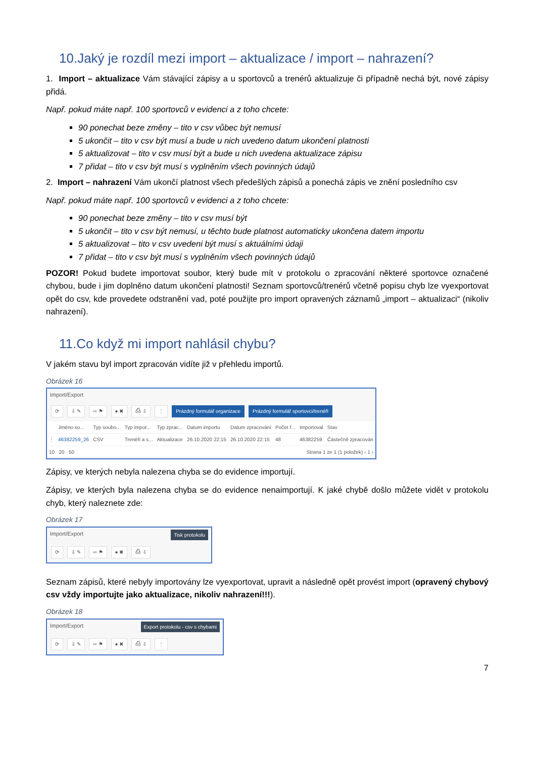10.Jaký je rozdíl mezi import – aktualizace / import – nahrazení?
1. Import – aktualizace Vám stávající zápisy a u sportovců a trenérů aktualizuje či případně nechá být, nové zápisy přidá.
Např. pokud máte např. 100 sportovců v evidenci a z toho chcete:
90 ponechat beze změny – tito v csv vůbec být nemusí
5 ukončit – tito v csv být musí a bude u nich uvedeno datum ukončení platnosti
5 aktualizovat – tito v csv musí být a bude u nich uvedena aktualizace zápisu
7 přidat – tito v csv být musí s vyplněním všech povinných údajů
2. Import – nahrazení Vám ukončí platnost všech předešlých zápisů a ponechá zápis ve znění posledního csv
Např. pokud máte např. 100 sportovců v evidenci a z toho chcete:
90 ponechat beze změny – tito v csv musí být
5 ukončit – tito v csv být nemusí, u těchto bude platnost automaticky ukončena datem importu
5 aktualizovat – tito v csv uvedeni být musí s aktuálními údaji
7 přidat – tito v csv být musí s vyplněním všech povinných údajů
POZOR! Pokud budete importovat soubor, který bude mít v protokolu o zpracování některé sportovce označené chybou, bude i jim doplněno datum ukončení platnosti! Seznam sportovců/trenérů včetně popisu chyb lze vyexportovat opět do csv, kde provedete odstranění vad, poté použijte pro import opravených záznamů „import – aktualizaci“ (nikoliv nahrazení).
11.Co když mi import nahlásil chybu?
V jakém stavu byl import zpracován vidíte již v přehledu importů.
Obrázek 16
Import/Export
⟳ ⇩ ✎ ⇨ ⚑ ● ✖ ⎙ ⇩ ⋮ Prázdný formulář organizace Prázdný formulář sportovci/trenéři
| | Jméno so... | Typ soubo... | Typ impor... | Typ zprac... | Datum importu | Datum zpracování | Počet ř... | Importoval | Stav |
| --- | --- | --- | --- | --- | --- | --- | --- | --- | --- |
| ⋮ | 46382259_26 | CSV | Trenéři a s... | Aktualizace | 26.10.2020 22:15 | 26.10.2020 22:15 | 48 | 46382259 | Částečně zpracován |
| 10 20 50 | | | | | Strana 1 ze 1 (1 položek) ‹ 1 › | | | | |
Zápisy, ve kterých nebyla nalezena chyba se do evidence importují.
Zápisy, ve kterých byla nalezena chyba se do evidence nenaimportují. K jaké chybě došlo můžete vidět v protokolu chyb, který naleznete zde:
Obrázek 17
Import/Export Tisk protokolu
⟳ ⇩ ✎ ⇨ ⚑ ● ✖ ⎙ ⇩
Seznam zápisů, které nebyly importovány lze vyexportovat, upravit a následně opět provést import (opravený chybový csv vždy importujte jako aktualizace, nikoliv nahrazení!!!).
Obrázek 18
Import/Export Export protokolu - csv s chybami
⟳ ⇩ ✎ ⇨ ⚑ ● ✖ ⎙ ⇩ ⋮
7